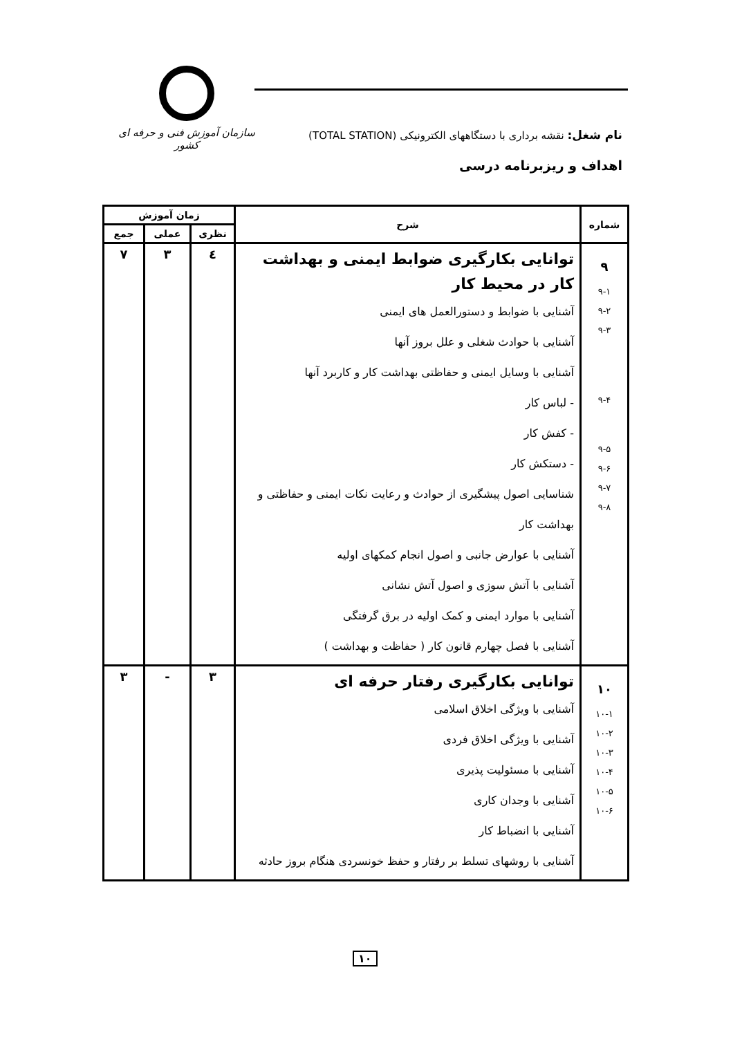سازمان آموزش فنی و حرفه ای کشور
نام شغل: نقشه برداری با دستگاههای الکترونیکی (TOTAL STATION)
اهداف و ریزبرنامه درسی
| شماره | شرح | زمان آموزش | | |
| --- | --- | --- | --- | --- |
| | | نظری | عملی | جمع |
| ۹ ۹-۱ ۹-۲ ۹-۳ ۹-۴ ۹-۵ ۹-۶ ۹-۷ ۹-۸ | توانایی بکارگیری ضوابط ایمنی و بهداشت کار در محیط کار آشنایی با ضوابط و دستورالعمل های ایمنی آشنایی با حوادث شغلی و علل بروز آنها آشنایی با وسایل ایمنی و حفاظتی بهداشت کار و کاربرد آنها - لباس کار - کفش کار - دستکش کار شناسایی اصول پیشگیری از حوادث و رعایت نکات ایمنی و حفاظتی و بهداشت کار آشنایی با عوارض جانبی و اصول انجام کمکهای اولیه آشنایی با آتش سوزی و اصول آتش نشانی آشنایی با موارد ایمنی و کمک اولیه در برق گرفتگی آشنایی با فصل چهارم قانون کار ( حفاظت و بهداشت ) | ٤ | ۳ | ۷ |
| ۱۰ ۱۰-۱ ۱۰-۲ ۱۰-۳ ۱۰-۴ ۱۰-۵ ۱۰-۶ | توانایی بکارگیری رفتار حرفه ای آشنایی با ویژگی اخلاق اسلامی آشنایی با ویژگی اخلاق فردی آشنایی با مسئولیت پذیری آشنایی با وجدان کاری آشنایی با انضباط کار آشنایی با روشهای تسلط بر رفتار و حفظ خونسردی هنگام بروز حادثه | ۳ | - | ۳ |
۱۰